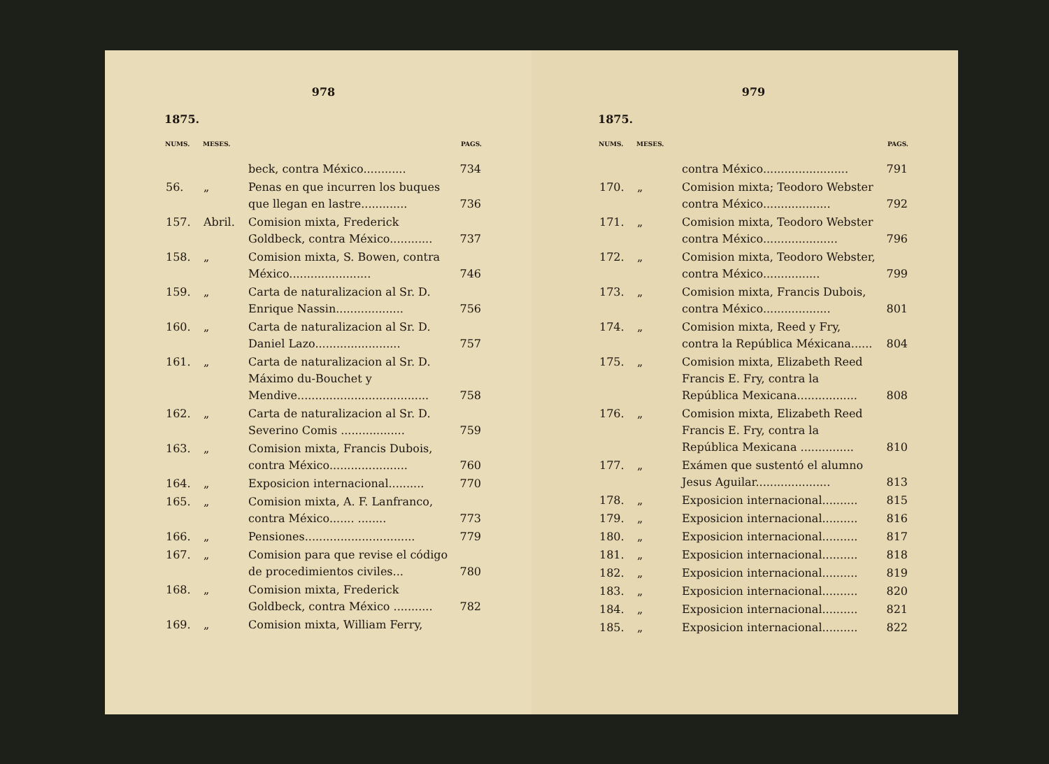978
1875.
| NUMS. | MESES. | | PAGS. |
| --- | --- | --- | --- |
| | | beck, contra México............ | 734 |
| 56. | „ | Penas en que incurren los buques que llegan en lastre............. | 736 |
| 157. | Abril. | Comision mixta, Frederick Goldbeck, contra México............ | 737 |
| 158. | „ | Comision mixta, S. Bowen, contra México....................... | 746 |
| 159. | „ | Carta de naturalizacion al Sr. D. Enrique Nassin................... | 756 |
| 160. | „ | Carta de naturalizacion al Sr. D. Daniel Lazo........................ | 757 |
| 161. | „ | Carta de naturalizacion al Sr. D. Máximo du-Bouchet y Mendive..................................... | 758 |
| 162. | „ | Carta de naturalizacion al Sr. D. Severino Comis .................. | 759 |
| 163. | „ | Comision mixta, Francis Dubois, contra México...................... | 760 |
| 164. | „ | Exposicion internacional.......... | 770 |
| 165. | „ | Comision mixta, A. F. Lanfranco, contra México....... ........ | 773 |
| 166. | „ | Pensiones............................... | 779 |
| 167. | „ | Comision para que revise el código de procedimientos civiles... | 780 |
| 168. | „ | Comision mixta, Frederick Goldbeck, contra México ........... | 782 |
| 169. | „ | Comision mixta, William Ferry, | |
979
1875.
| NUMS. | MESES. | | PAGS. |
| --- | --- | --- | --- |
| | | contra México........................ | 791 |
| 170. | „ | Comision mixta; Teodoro Webster contra México................... | 792 |
| 171. | „ | Comision mixta, Teodoro Webster contra México..................... | 796 |
| 172. | „ | Comision mixta, Teodoro Webster, contra México................ | 799 |
| 173. | „ | Comision mixta, Francis Dubois, contra México................... | 801 |
| 174. | „ | Comision mixta, Reed y Fry, contra la República Méxicana...... | 804 |
| 175. | „ | Comision mixta, Elizabeth Reed Francis E. Fry, contra la República Mexicana................. | 808 |
| 176. | „ | Comision mixta, Elizabeth Reed Francis E. Fry, contra la República Mexicana ............... | 810 |
| 177. | „ | Exámen que sustentó el alumno Jesus Aguilar..................... | 813 |
| 178. | „ | Exposicion internacional.......... | 815 |
| 179. | „ | Exposicion internacional.......... | 816 |
| 180. | „ | Exposicion internacional.......... | 817 |
| 181. | „ | Exposicion internacional.......... | 818 |
| 182. | „ | Exposicion internacional.......... | 819 |
| 183. | „ | Exposicion internacional.......... | 820 |
| 184. | „ | Exposicion internacional.......... | 821 |
| 185. | „ | Exposicion internacional.......... | 822 |